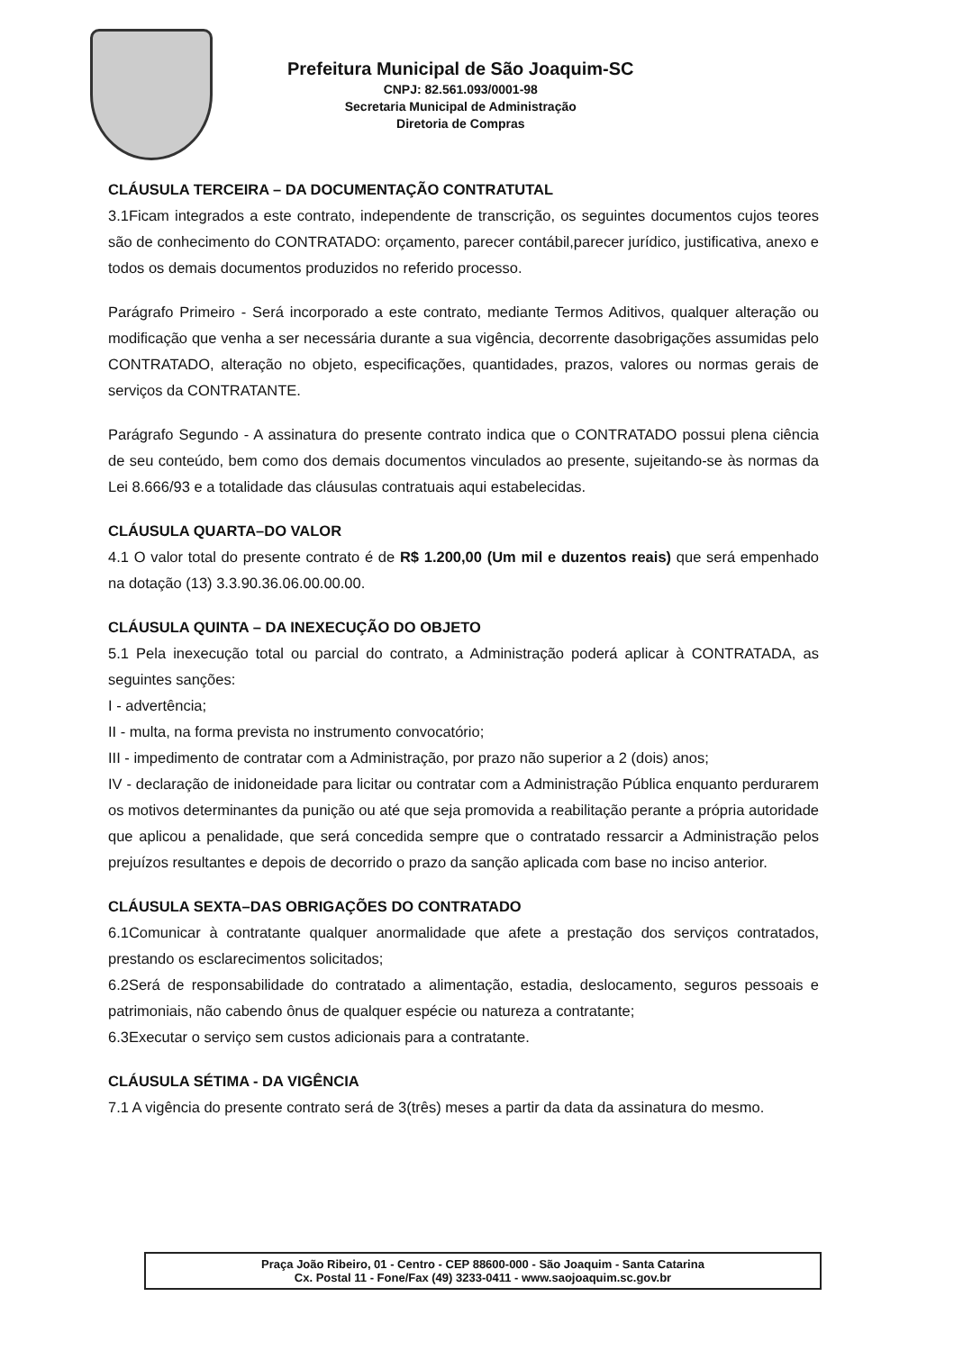Prefeitura Municipal de São Joaquim-SC
CNPJ: 82.561.093/0001-98
Secretaria Municipal de Administração
Diretoria de Compras
CLÁUSULA TERCEIRA – DA DOCUMENTAÇÃO CONTRATUTAL
3.1Ficam integrados a este contrato, independente de transcrição, os seguintes documentos cujos teores são de conhecimento do CONTRATADO: orçamento, parecer contábil,parecer jurídico, justificativa, anexo e todos os demais documentos produzidos no referido processo.
Parágrafo Primeiro - Será incorporado a este contrato, mediante Termos Aditivos, qualquer alteração ou modificação que venha a ser necessária durante a sua vigência, decorrente dasobrigações assumidas pelo CONTRATADO, alteração no objeto, especificações, quantidades, prazos, valores ou normas gerais de serviços da CONTRATANTE.
Parágrafo Segundo - A assinatura do presente contrato indica que o CONTRATADO possui plena ciência de seu conteúdo, bem como dos demais documentos vinculados ao presente, sujeitando-se às normas da Lei 8.666/93 e a totalidade das cláusulas contratuais aqui estabelecidas.
CLÁUSULA QUARTA–DO VALOR
4.1 O valor total do presente contrato é de R$ 1.200,00 (Um mil e duzentos reais) que será empenhado na dotação (13) 3.3.90.36.06.00.00.00.
CLÁUSULA QUINTA – DA INEXECUÇÃO DO OBJETO
5.1 Pela inexecução total ou parcial do contrato, a Administração poderá aplicar à CONTRATADA, as seguintes sanções:
I - advertência;
II - multa, na forma prevista no instrumento convocatório;
III - impedimento de contratar com a Administração, por prazo não superior a 2 (dois) anos;
IV - declaração de inidoneidade para licitar ou contratar com a Administração Pública enquanto perdurarem os motivos determinantes da punição ou até que seja promovida a reabilitação perante a própria autoridade que aplicou a penalidade, que será concedida sempre que o contratado ressarcir a Administração pelos prejuízos resultantes e depois de decorrido o prazo da sanção aplicada com base no inciso anterior.
CLÁUSULA SEXTA–DAS OBRIGAÇÕES DO CONTRATADO
6.1Comunicar à contratante qualquer anormalidade que afete a prestação dos serviços contratados, prestando os esclarecimentos solicitados;
6.2Será de responsabilidade do contratado a alimentação, estadia, deslocamento, seguros pessoais e patrimoniais, não cabendo ônus de qualquer espécie ou natureza a contratante;
6.3Executar o serviço sem custos adicionais para a contratante.
CLÁUSULA SÉTIMA - DA VIGÊNCIA
7.1 A vigência do presente contrato será de 3(três) meses a partir da data da assinatura do mesmo.
Praça João Ribeiro, 01 - Centro - CEP 88600-000 - São Joaquim - Santa Catarina
Cx. Postal 11 - Fone/Fax (49) 3233-0411 - www.saojoaquim.sc.gov.br